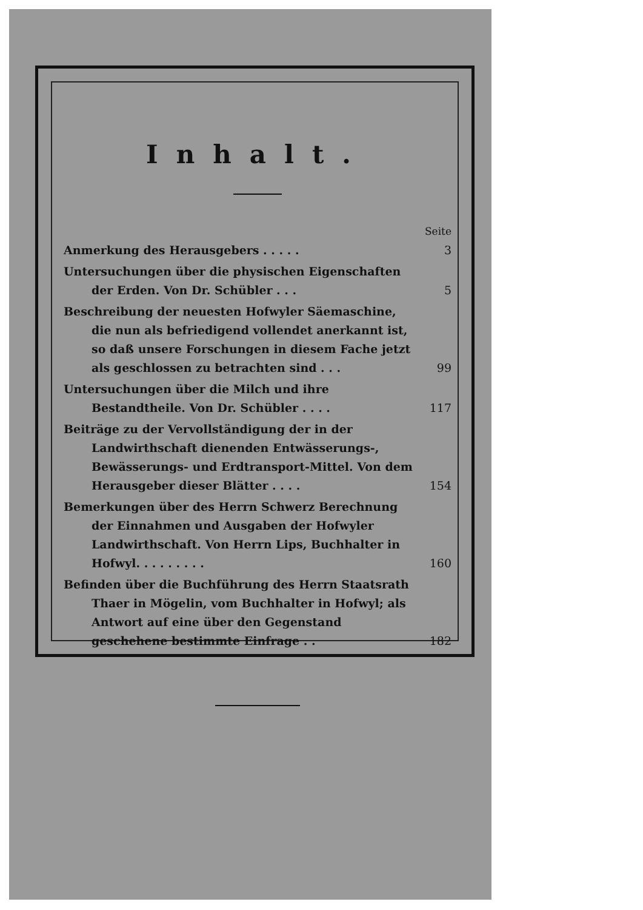Inhalt.
Seite
Anmerkung des Herausgebers . . . . .
3
Untersuchungen über die physischen Eigenschaften der Erden. Von Dr. Schübler . . .
5
Beschreibung der neuesten Hofwyler Säemaschine, die nun als befriedigend vollendet anerkannt ist, so daß unsere Forschungen in diesem Fache jetzt als geschlossen zu betrachten sind . . .
99
Untersuchungen über die Milch und ihre Bestandtheile. Von Dr. Schübler . . . .
117
Beiträge zu der Vervollständigung der in der Landwirthschaft dienenden Entwässerungs-, Bewässerungs- und Erdtransport-Mittel. Von dem Herausgeber dieser Blätter . . . .
154
Bemerkungen über des Herrn Schwerz Berechnung der Einnahmen und Ausgaben der Hofwyler Landwirthschaft. Von Herrn Lips, Buchhalter in Hofwyl. . . . . . . . .
160
Befinden über die Buchführung des Herrn Staatsrath Thaer in Mögelin, vom Buchhalter in Hofwyl; als Antwort auf eine über den Gegenstand geschehene bestimmte Einfrage . .
182